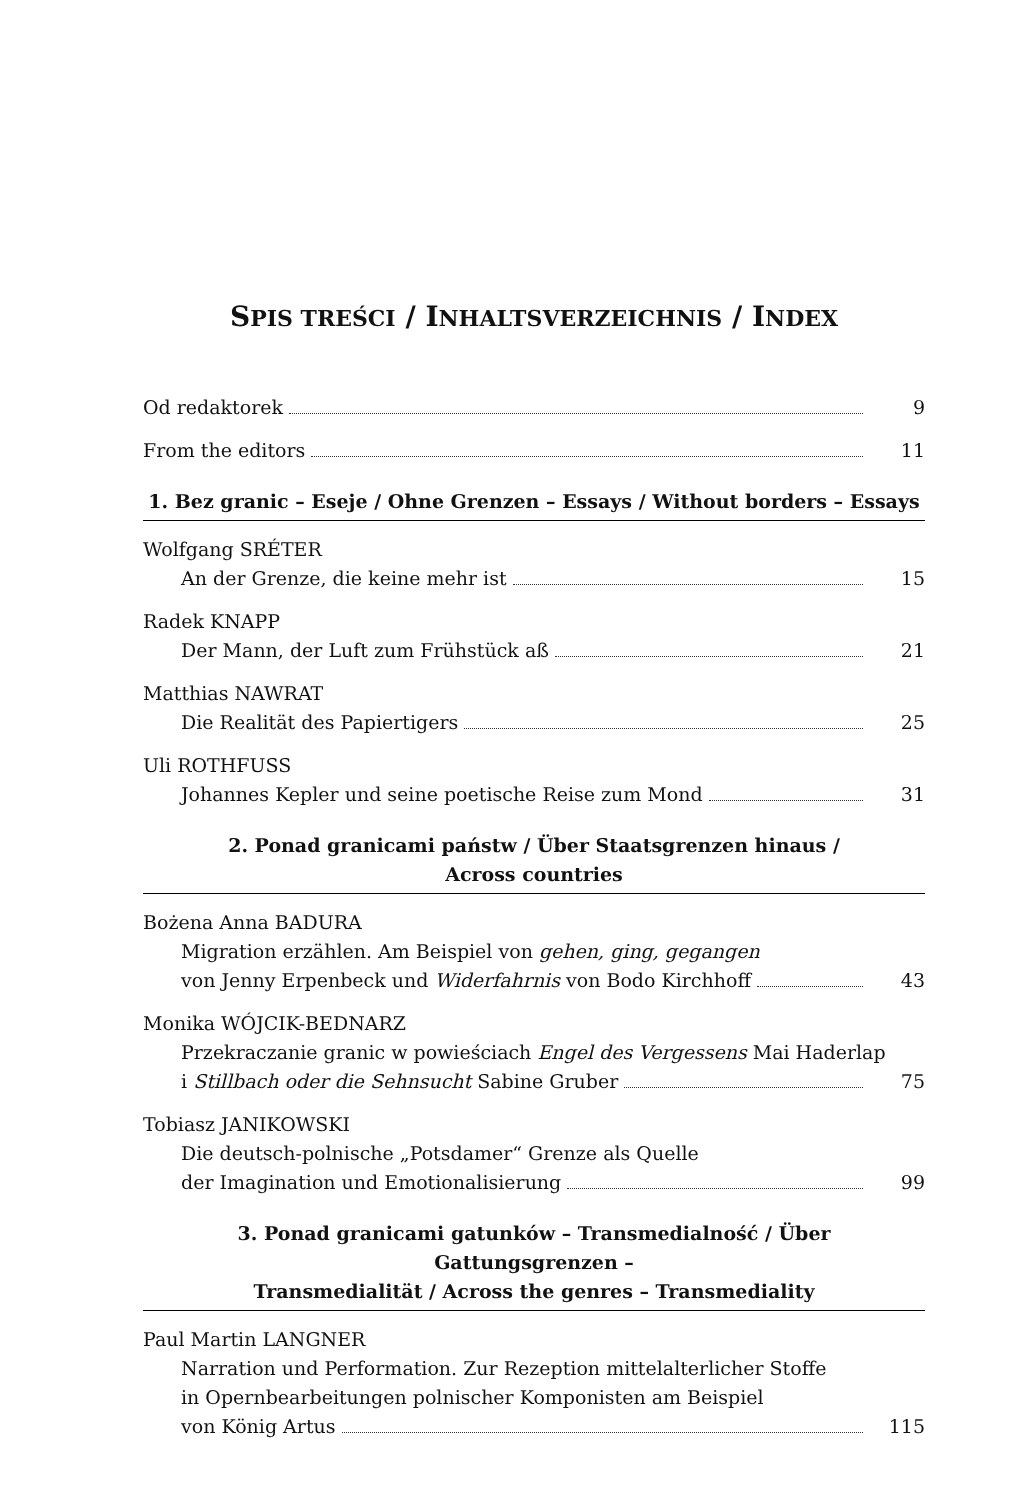SPIS TREŚCI / INHALTSVERZEICHNIS / INDEX
Od redaktorek 9
From the editors 11
1. Bez granic – Eseje / Ohne Grenzen – Essays / Without borders – Essays
Wolfgang SRÉTER
An der Grenze, die keine mehr ist 15
Radek KNAPP
Der Mann, der Luft zum Frühstück aß 21
Matthias NAWRAT
Die Realität des Papiertigers 25
Uli ROTHFUSS
Johannes Kepler und seine poetische Reise zum Mond 31
2. Ponad granicami państw / Über Staatsgrenzen hinaus /
Across countries
Bożena Anna BADURA
Migration erzählen. Am Beispiel von gehen, ging, gegangen
von Jenny Erpenbeck und Widerfahrnis von Bodo Kirchhoff 43
Monika WÓJCIK-BEDNARZ
Przekraczanie granic w powieściach Engel des Vergessens Mai Haderlap
i Stillbach oder die Sehnsucht Sabine Gruber 75
Tobiasz JANIKOWSKI
Die deutsch-polnische „Potsdamer“ Grenze als Quelle
der Imagination und Emotionalisierung 99
3. Ponad granicami gatunków – Transmedialność / Über Gattungsgrenzen –
Transmedialität / Across the genres – Transmediality
Paul Martin LANGNER
Narration und Performation. Zur Rezeption mittelalterlicher Stoffe
in Opernbearbeitungen polnischer Komponisten am Beispiel
von König Artus 115